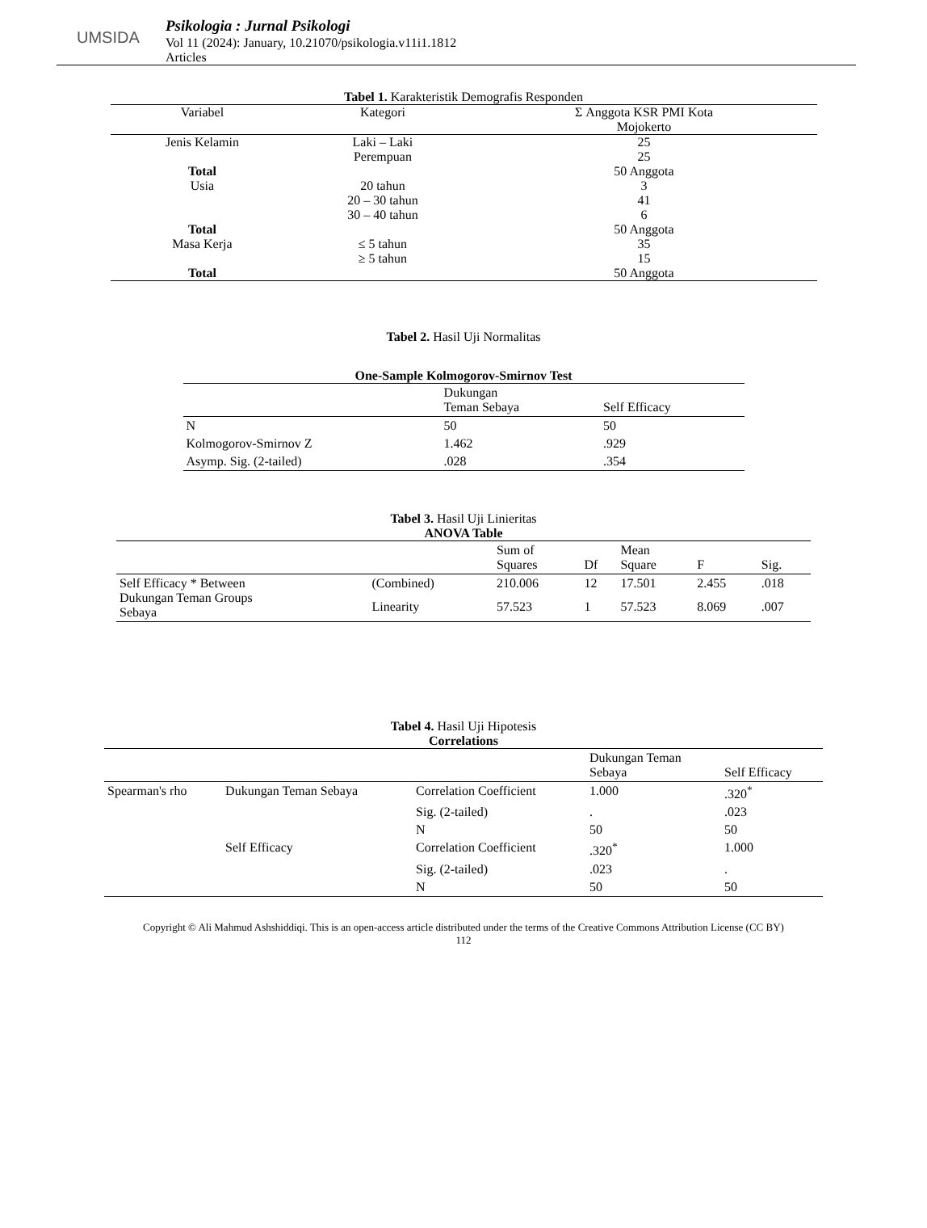UMSIDA
Psikologia : Jurnal Psikologi
Vol 11 (2024): January, 10.21070/psikologia.v11i1.1812
Articles
Tabel 1. Karakteristik Demografis Responden
| Variabel | Kategori | Σ Anggota KSR PMI Kota Mojokerto |
| --- | --- | --- |
| Jenis Kelamin | Laki – Laki Perempuan | 25 25 |
| Total | | 50 Anggota |
| Usia | 20 tahun 20 – 30 tahun 30 – 40 tahun | 3 41 6 |
| Total | | 50 Anggota |
| Masa Kerja | ≤ 5 tahun ≥ 5 tahun | 35 15 |
| Total | | 50 Anggota |
Tabel 2. Hasil Uji Normalitas
One-Sample Kolmogorov-Smirnov Test
| | Dukungan Teman Sebaya | Self Efficacy |
| --- | --- | --- |
| N | 50 | 50 |
| Kolmogorov-Smirnov Z | 1.462 | .929 |
| Asymp. Sig. (2-tailed) | .028 | .354 |
Tabel 3. Hasil Uji Linieritas
ANOVA Table
| | | Sum of Squares | Df | Mean Square | F | Sig. |
| --- | --- | --- | --- | --- | --- | --- |
| Self Efficacy * Between Dukungan Teman Groups Sebaya | (Combined) | 210.006 | 12 | 17.501 | 2.455 | .018 |
| | Linearity | 57.523 | 1 | 57.523 | 8.069 | .007 |
Tabel 4. Hasil Uji Hipotesis
Correlations
| | | | Dukungan Teman Sebaya | Self Efficacy |
| --- | --- | --- | --- | --- |
| Spearman's rho | Dukungan Teman Sebaya | Correlation Coefficient | 1.000 | .320<sup>*</sup> |
| | | Sig. (2-tailed) | . | .023 |
| | | N | 50 | 50 |
| | Self Efficacy | Correlation Coefficient | .320<sup>*</sup> | 1.000 |
| | | Sig. (2-tailed) | .023 | . |
| | | N | 50 | 50 |
Copyright © Ali Mahmud Ashshiddiqi. This is an open-access article distributed under the terms of the Creative Commons Attribution License (CC BY)
112